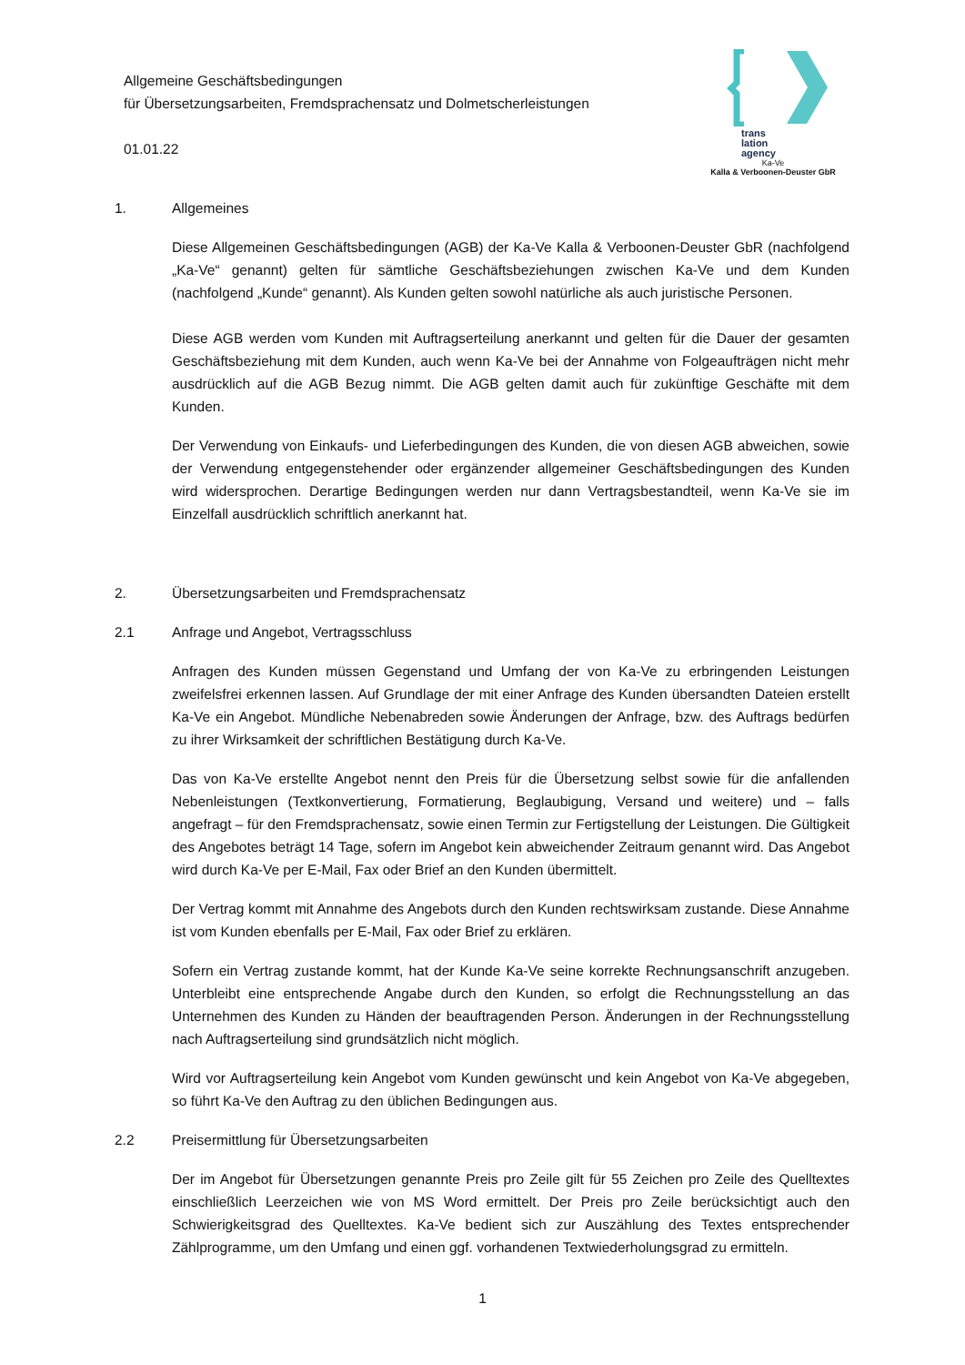Allgemeine Geschäftsbedingungen
für Übersetzungsarbeiten, Fremdsprachensatz und Dolmetscherleistungen
01.01.22
trans
lation
agency
Ka-Ve
Kalla & Verboonen-Deuster GbR
1. Allgemeines
Diese Allgemeinen Geschäftsbedingungen (AGB) der Ka-Ve Kalla & Verboonen-Deuster GbR (nachfolgend „Ka-Ve“ genannt) gelten für sämtliche Geschäftsbeziehungen zwischen Ka-Ve und dem Kunden (nachfolgend „Kunde“ genannt). Als Kunden gelten sowohl natürliche als auch juristische Personen.
Diese AGB werden vom Kunden mit Auftragserteilung anerkannt und gelten für die Dauer der gesamten Geschäftsbeziehung mit dem Kunden, auch wenn Ka-Ve bei der Annahme von Folgeaufträgen nicht mehr ausdrücklich auf die AGB Bezug nimmt. Die AGB gelten damit auch für zukünftige Geschäfte mit dem Kunden.
Der Verwendung von Einkaufs- und Lieferbedingungen des Kunden, die von diesen AGB abweichen, sowie der Verwendung entgegenstehender oder ergänzender allgemeiner Geschäftsbedingungen des Kunden wird widersprochen. Derartige Bedingungen werden nur dann Vertragsbestandteil, wenn Ka-Ve sie im Einzelfall ausdrücklich schriftlich anerkannt hat.
2. Übersetzungsarbeiten und Fremdsprachensatz
2.1 Anfrage und Angebot, Vertragsschluss
Anfragen des Kunden müssen Gegenstand und Umfang der von Ka-Ve zu erbringenden Leistungen zweifelsfrei erkennen lassen. Auf Grundlage der mit einer Anfrage des Kunden übersandten Dateien erstellt Ka-Ve ein Angebot. Mündliche Nebenabreden sowie Änderungen der Anfrage, bzw. des Auftrags bedürfen zu ihrer Wirksamkeit der schriftlichen Bestätigung durch Ka-Ve.
Das von Ka-Ve erstellte Angebot nennt den Preis für die Übersetzung selbst sowie für die anfallenden Nebenleistungen (Textkonvertierung, Formatierung, Beglaubigung, Versand und weitere) und – falls angefragt – für den Fremdsprachensatz, sowie einen Termin zur Fertigstellung der Leistungen. Die Gültigkeit des Angebotes beträgt 14 Tage, sofern im Angebot kein abweichender Zeitraum genannt wird. Das Angebot wird durch Ka-Ve per E-Mail, Fax oder Brief an den Kunden übermittelt.
Der Vertrag kommt mit Annahme des Angebots durch den Kunden rechtswirksam zustande. Diese Annahme ist vom Kunden ebenfalls per E-Mail, Fax oder Brief zu erklären.
Sofern ein Vertrag zustande kommt, hat der Kunde Ka-Ve seine korrekte Rechnungsanschrift anzugeben. Unterbleibt eine entsprechende Angabe durch den Kunden, so erfolgt die Rechnungsstellung an das Unternehmen des Kunden zu Händen der beauftragenden Person. Änderungen in der Rechnungsstellung nach Auftragserteilung sind grundsätzlich nicht möglich.
Wird vor Auftragserteilung kein Angebot vom Kunden gewünscht und kein Angebot von Ka-Ve abgegeben, so führt Ka-Ve den Auftrag zu den üblichen Bedingungen aus.
2.2 Preisermittlung für Übersetzungsarbeiten
Der im Angebot für Übersetzungen genannte Preis pro Zeile gilt für 55 Zeichen pro Zeile des Quelltextes einschließlich Leerzeichen wie von MS Word ermittelt. Der Preis pro Zeile berücksichtigt auch den Schwierigkeitsgrad des Quelltextes. Ka-Ve bedient sich zur Auszählung des Textes entsprechender Zählprogramme, um den Umfang und einen ggf. vorhandenen Textwiederholungsgrad zu ermitteln.
1